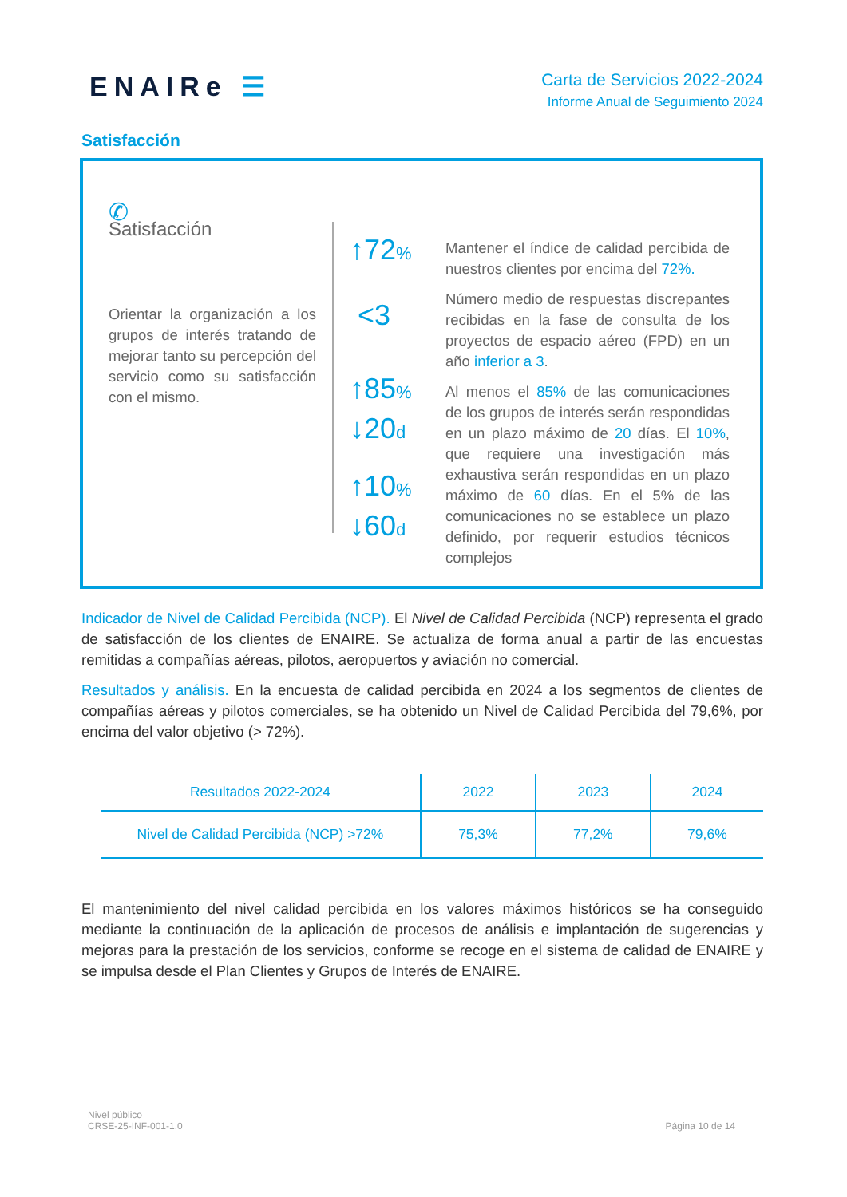ENAIRe ☰
Carta de Servicios 2022-2024
Informe Anual de Seguimiento 2024
Satisfacción
✆
Satisfacción
Orientar la organización a los grupos de interés tratando de mejorar tanto su percepción del servicio como su satisfacción con el mismo.
↑72%
<3
↑85%
↓20d
↑10%
↓60d
Mantener el índice de calidad percibida de nuestros clientes por encima del 72%.
Número medio de respuestas discrepantes recibidas en la fase de consulta de los proyectos de espacio aéreo (FPD) en un año inferior a 3.
Al menos el 85% de las comunicaciones de los grupos de interés serán respondidas en un plazo máximo de 20 días. El 10%, que requiere una investigación más exhaustiva serán respondidas en un plazo máximo de 60 días. En el 5% de las comunicaciones no se establece un plazo definido, por requerir estudios técnicos complejos
Indicador de Nivel de Calidad Percibida (NCP). El Nivel de Calidad Percibida (NCP) representa el grado de satisfacción de los clientes de ENAIRE. Se actualiza de forma anual a partir de las encuestas remitidas a compañías aéreas, pilotos, aeropuertos y aviación no comercial.
Resultados y análisis. En la encuesta de calidad percibida en 2024 a los segmentos de clientes de compañías aéreas y pilotos comerciales, se ha obtenido un Nivel de Calidad Percibida del 79,6%, por encima del valor objetivo (> 72%).
| Resultados 2022-2024 | 2022 | 2023 | 2024 |
| --- | --- | --- | --- |
| Nivel de Calidad Percibida (NCP) >72% | 75,3% | 77,2% | 79,6% |
El mantenimiento del nivel calidad percibida en los valores máximos históricos se ha conseguido mediante la continuación de la aplicación de procesos de análisis e implantación de sugerencias y mejoras para la prestación de los servicios, conforme se recoge en el sistema de calidad de ENAIRE y se impulsa desde el Plan Clientes y Grupos de Interés de ENAIRE.
Nivel público
CRSE-25-INF-001-1.0
Página 10 de 14